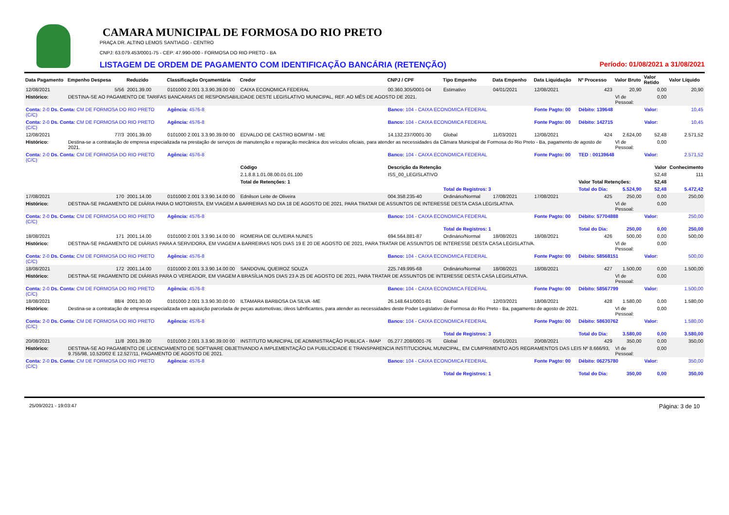CAMARA MUNICIPAL DE FORMOSA DO RIO PRETO
PRAÇA DR. ALTINO LEMOS SANTIAGO - CENTRO
CNPJ: 63.079.453/0001-75 - CEP: 47.990-000 - FORMOSA DO RIO PRETO - BA
LISTAGEM DE ORDEM DE PAGAMENTO COM IDENTIFICAÇÃO BANCÁRIA (RETENÇÃO) Período: 01/08/2021 a 31/08/2021
| Data Pagamento | Empenho Despesa | Reduzido | Classificação Orçamentária | Credor | CNPJ / CPF | Tipo Empenho | Data Empenho | Data Liquidação | Nº Processo | Valor Bruto | Valor Retido | Valor Líquido |
| --- | --- | --- | --- | --- | --- | --- | --- | --- | --- | --- | --- | --- |
| 12/08/2021 | 5/56 | 2001.39.00 | 0101000 2.001 3.3.90.39.00 00 | CAIXA ECONOMICA FEDERAL | 00.360.305/0001-04 | Estimativo | 04/01/2021 | 12/08/2021 | 423 | 20,90 | 0,00 | 20,90 |
| Histórico: | DESTINA-SE AO PAGAMENTO DE TARIFAS BANCARIAS DE RESPONSABILIDADE DESTE LEGISLATIVO MUNICIPAL, REF. AO MÊS DE AGOSTO DE 2021. | | | | | | | | | Vl de Pessoal: | 0,00 | |
| Conta: 2-0 Ds. Conta: CM DE FORMOSA DO RIO PRETO (C/C) | | | Agência: 4576-8 | | Banco: 104 - CAIXA ECONOMICA FEDERAL | | | Fonte Pagto: 00 | Débito: 139648 | | Valor: | 10,45 |
| Conta: 2-0 Ds. Conta: CM DE FORMOSA DO RIO PRETO (C/C) | | | Agência: 4576-8 | | Banco: 104 - CAIXA ECONOMICA FEDERAL | | | Fonte Pagto: 00 | Débito: 142715 | | Valor: | 10,45 |
| 12/08/2021 | 77/3 | 2001.39.00 | 0101000 2.001 3.3.90.39.00 00 | EDVALDO DE CASTRO BOMFIM - ME | 14.132.237/0001-30 | Global | 11/03/2021 | 12/08/2021 | 424 | 2.624,00 | 52,48 | 2.571,52 |
| Histórico: | Destina-se a contratação de empresa especializada na prestação de serviços de manutenção e reparação mecânica dos veículos oficiais, para atender as necessidades da Câmara Municipal de Formosa do Rio Preto - Ba, pagamento de agosto de 2021. | | | | | | | | | Vl de Pessoal: | 0,00 | |
| Conta: 2-0 Ds. Conta: CM DE FORMOSA DO RIO PRETO (C/C) | | | Agência: 4576-8 | | Banco: 104 - CAIXA ECONOMICA FEDERAL | | | Fonte Pagto: 00 | TED : 00139648 | | Valor: | 2.571,52 |
| | | | | Código | Descrição da Retenção | | | | | | Valor | Conhecimento |
| | | | | 2.1.8.8.1.01.08.00.01.01.100 | ISS_00_LEGISLATIVO | | | | | | 52,48 | 111 |
| | | | | Total de Retenções: 1 | | | | | Valor Total Retenções: | | 52,48 | |
| | | | | | | Total de Registros: 3 | | | Total do Dia: | 5.524,90 | 52,48 | 5.472,42 |
| 17/08/2021 | 170 | 2001.14.00 | 0101000 2.001 3.3.90.14.00 00 | Ednilson Leite de Oliveira | 004.358.235-40 | Ordinário/Normal | 17/08/2021 | 17/08/2021 | 425 | 250,00 | 0,00 | 250,00 |
| Histórico: | DESTINA-SE PAGAMENTO DE DIÁRIA PARA O MOTORISTA, EM VIAGEM A BARREIRAS NO DIA 18 DE AGOSTO DE 2021, PARA TRATAR DE ASSUNTOS DE INTERESSE DESTA CASA LEGISLATIVA. | | | | | | | | | Vl de Pessoal: | 0,00 | |
| Conta: 2-0 Ds. Conta: CM DE FORMOSA DO RIO PRETO (C/C) | | | Agência: 4576-8 | | Banco: 104 - CAIXA ECONOMICA FEDERAL | | | Fonte Pagto: 00 | Débito: 57704888 | | Valor: | 250,00 |
| | | | | | | Total de Registros: 1 | | | Total do Dia: | 250,00 | 0,00 | 250,00 |
| 18/08/2021 | 171 | 2001.14.00 | 0101000 2.001 3.3.90.14.00 00 | ROMERIA DE OLIVEIRA NUNES | 694.564.881-87 | Ordinário/Normal | 18/08/2021 | 18/08/2021 | 426 | 500,00 | 0,00 | 500,00 |
| Histórico: | DESTINA-SE PAGAMENTO DE DIÁRIAS PARA A SERVIDORA, EM VIAGEM A BARREIRAS NOS DIAS 19 E 20 DE AGOSTO DE 2021, PARA TRATAR DE ASSUNTOS DE INTERESSE DESTA CASA LEGISLATIVA. | | | | | | | | | Vl de Pessoal: | 0,00 | |
| Conta: 2-0 Ds. Conta: CM DE FORMOSA DO RIO PRETO (C/C) | | | Agência: 4576-8 | | Banco: 104 - CAIXA ECONOMICA FEDERAL | | | Fonte Pagto: 00 | Débito: 58568151 | | Valor: | 500,00 |
| 18/08/2021 | 172 | 2001.14.00 | 0101000 2.001 3.3.90.14.00 00 | SANDOVAL QUEIROZ SOUZA | 225.749.995-68 | Ordinário/Normal | 18/08/2021 | 18/08/2021 | 427 | 1.500,00 | 0,00 | 1.500,00 |
| Histórico: | DESTINA-SE PAGAMENTO DE DIÁRIAS PARA O VEREADOR, EM VIAGEM A BRASÍLIA NOS DIAS 23 A 25 DE AGOSTO DE 2021, PARA TRATAR DE ASSUNTOS DE INTERESSE DESTA CASA LEGISLATIVA. | | | | | | | | | Vl de Pessoal: | 0,00 | |
| Conta: 2-0 Ds. Conta: CM DE FORMOSA DO RIO PRETO (C/C) | | | Agência: 4576-8 | | Banco: 104 - CAIXA ECONOMICA FEDERAL | | | Fonte Pagto: 00 | Débito: 58567799 | | Valor: | 1.500,00 |
| 18/08/2021 | 88/4 | 2001.30.00 | 0101000 2.001 3.3.90.30.00 00 | ILTAMARA BARBOSA DA SILVA -ME | 26.148.641/0001-81 | Global | 12/03/2021 | 18/08/2021 | 428 | 1.580,00 | 0,00 | 1.580,00 |
| Histórico: | Destina-se a contratação de empresa especializada em aquisição parcelada de peças automotivas, óleos lubrificantes, para atender as necessidades deste Poder Legislativo de Formosa do Rio Preto - Ba, pagamento de agosto de 2021. | | | | | | | | | Vl de Pessoal: | 0,00 | |
| Conta: 2-0 Ds. Conta: CM DE FORMOSA DO RIO PRETO (C/C) | | | Agência: 4576-8 | | Banco: 104 - CAIXA ECONOMICA FEDERAL | | | Fonte Pagto: 00 | Débito: 58630762 | | Valor: | 1.580,00 |
| | | | | | | Total de Registros: 3 | | | Total do Dia: | 3.580,00 | 0,00 | 3.580,00 |
| 20/08/2021 | 11/8 | 2001.39.00 | 0101000 2.001 3.3.90.39.00 00 | INSTITUTO MUNICIPAL DE ADMINISTRAÇÃO PUBLICA - IMAP | 05.277.208/0001-76 | Global | 05/01/2021 | 20/08/2021 | 429 | 350,00 | 0,00 | 350,00 |
| Histórico: | DESTINA-SE AO PAGAMENTO DE LICENCIAMENTO DE SOFTWARE OBJETIVANDO A IMPLEMENTAÇÃO DA PUBLICIDADE E TRANSPARENCIA INSTITUCIONAL MUNICIPAL, EM CUMPRIMENTO AOS REGRAMENTOS DAS LEIS Nº 8.666/93, 9.755/98, 10.520/02 E 12.527/11, PAGAMENTO DE AGOSTO DE 2021. | | | | | | | | | Vl de Pessoal: | 0,00 | |
| Conta: 2-0 Ds. Conta: CM DE FORMOSA DO RIO PRETO (C/C) | | | Agência: 4576-8 | | Banco: 104 - CAIXA ECONOMICA FEDERAL | | | Fonte Pagto: 00 | Débito: 06275780 | | Valor: | 350,00 |
| | | | | | | Total de Registros: 1 | | | Total do Dia: | 350,00 | 0,00 | 350,00 |
25/09/2021 - 19:03:47 Página: 3 de 10